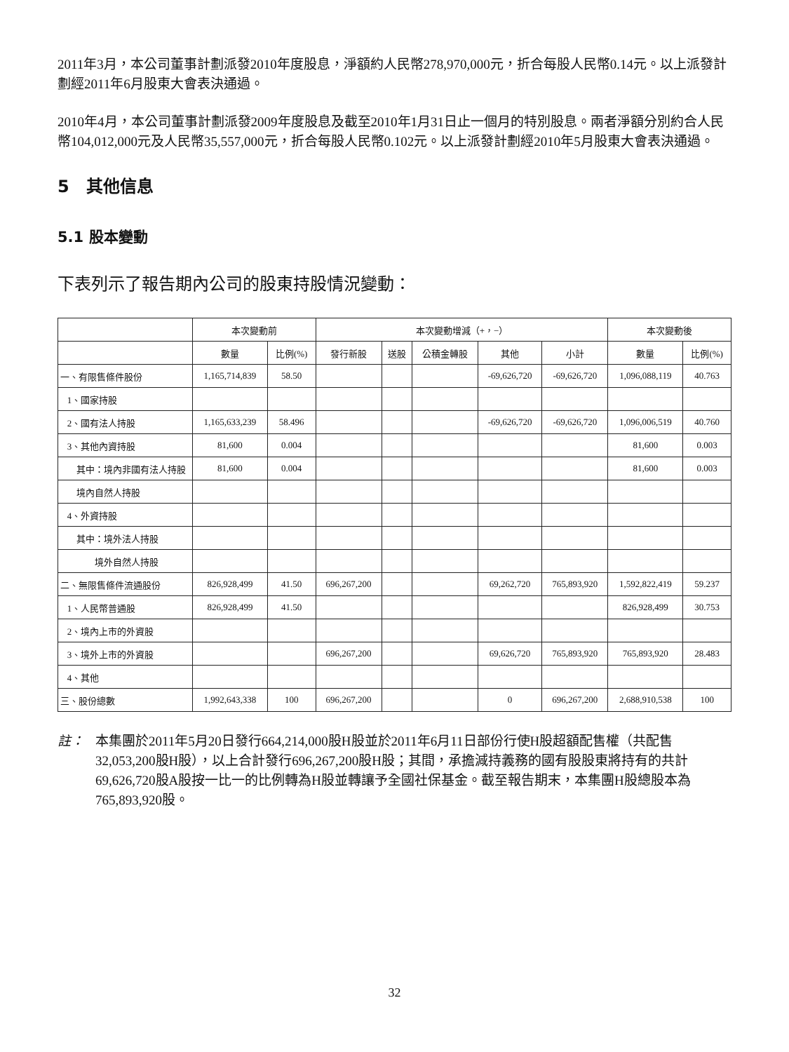2011年3月，本公司董事計劃派發2010年度股息，淨額約人民幣278,970,000元，折合每股人民幣0.14元。以上派發計劃經2011年6月股東大會表決通過。
2010年4月，本公司董事計劃派發2009年度股息及截至2010年1月31日止一個月的特別股息。兩者淨額分別約合人民幣104,012,000元及人民幣35,557,000元，折合每股人民幣0.102元。以上派發計劃經2010年5月股東大會表決通過。
5　其他信息
5.1 股本變動
下表列示了報告期內公司的股東持股情況變動：
| | 本次變動前 | | 本次變動增減（+，−） | | | | | 本次變動後 | |
| --- | --- | --- | --- | --- | --- | --- | --- | --- | --- |
| | 數量 | 比例(%) | 發行新股 | 送股 | 公積金轉股 | 其他 | 小計 | 數量 | 比例(%) |
| 一、有限售條件股份 | 1,165,714,839 | 58.50 | | | | -69,626,720 | -69,626,720 | 1,096,088,119 | 40.763 |
| 1、國家持股 | | | | | | | | | |
| 2、國有法人持股 | 1,165,633,239 | 58.496 | | | | -69,626,720 | -69,626,720 | 1,096,006,519 | 40.760 |
| 3、其他內資持股 | 81,600 | 0.004 | | | | | | 81,600 | 0.003 |
| 其中：境內非國有法人持股 | 81,600 | 0.004 | | | | | | 81,600 | 0.003 |
| 境內自然人持股 | | | | | | | | | |
| 4、外資持股 | | | | | | | | | |
| 其中：境外法人持股 | | | | | | | | | |
| 境外自然人持股 | | | | | | | | | |
| 二、無限售條件流通股份 | 826,928,499 | 41.50 | 696,267,200 | | | 69,262,720 | 765,893,920 | 1,592,822,419 | 59.237 |
| 1、人民幣普通股 | 826,928,499 | 41.50 | | | | | | 826,928,499 | 30.753 |
| 2、境內上市的外資股 | | | | | | | | | |
| 3、境外上市的外資股 | | | 696,267,200 | | | 69,626,720 | 765,893,920 | 765,893,920 | 28.483 |
| 4、其他 | | | | | | | | | |
| 三、股份總數 | 1,992,643,338 | 100 | 696,267,200 | | | 0 | 696,267,200 | 2,688,910,538 | 100 |
註： 本集團於2011年5月20日發行664,214,000股H股並於2011年6月11日部份行使H股超額配售權（共配售32,053,200股H股），以上合計發行696,267,200股H股；其間，承擔減持義務的國有股股東將持有的共計69,626,720股A股按一比一的比例轉為H股並轉讓予全國社保基金。截至報告期末，本集團H股總股本為765,893,920股。
32